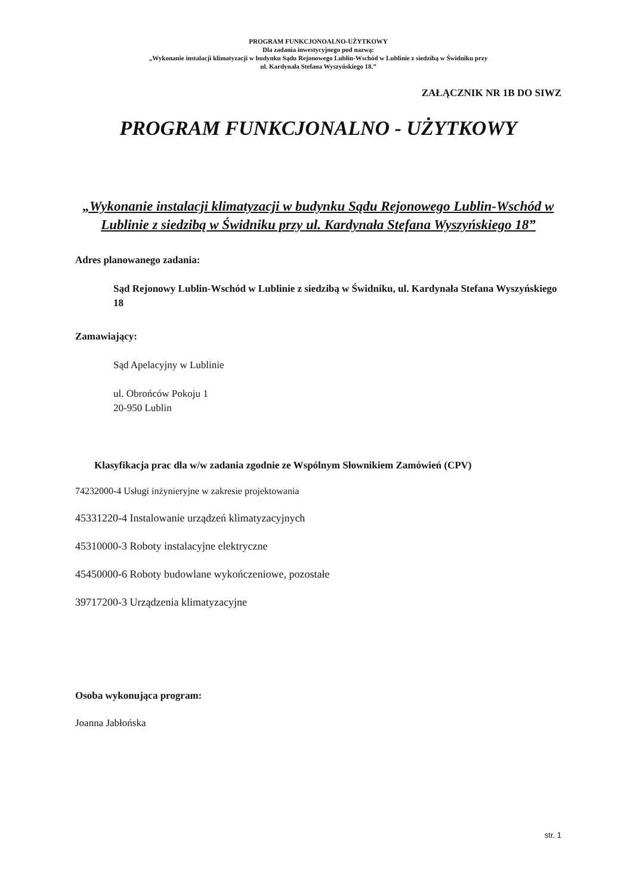PROGRAM FUNKCJONOALNO-UŻYTKOWY
Dla zadania inwestycyjnego pod nazwą:
„Wykonanie instalacji klimatyzacji w budynku Sądu Rejonowego Lublin-Wschód w Lublinie z siedzibą w Świdniku przy
ul. Kardynała Stefana Wyszyńskiego 18.”
ZAŁĄCZNIK NR 1B DO SIWZ
PROGRAM FUNKCJONALNO - UŻYTKOWY
„Wykonanie instalacji klimatyzacji w budynku Sądu Rejonowego Lublin-Wschód w Lublinie z siedzibą w Świdniku przy ul. Kardynała Stefana Wyszyńskiego 18”
Adres planowanego zadania:
Sąd Rejonowy Lublin-Wschód w Lublinie z siedzibą w Świdniku, ul. Kardynała Stefana Wyszyńskiego 18
Zamawiający:
Sąd Apelacyjny w Lublinie
ul. Obrońców Pokoju 1
20-950 Lublin
Klasyfikacja prac dla w/w zadania zgodnie ze Wspólnym Słownikiem Zamówień (CPV)
74232000-4 Usługi inżynieryjne w zakresie projektowania
45331220-4 Instalowanie urządzeń klimatyzacyjnych
45310000-3 Roboty instalacyjne elektryczne
45450000-6 Roboty budowlane wykończeniowe, pozostałe
39717200-3 Urządzenia klimatyzacyjne
Osoba wykonująca program:
Joanna Jabłońska
str. 1